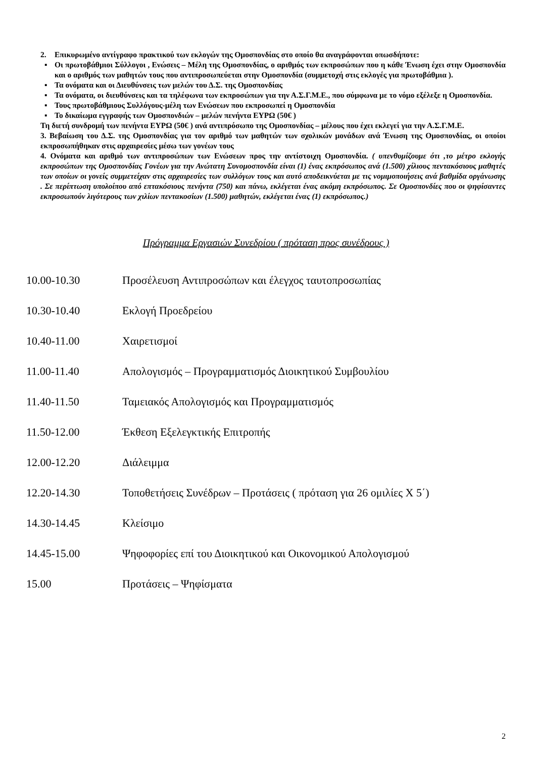2. Επικυρωμένο αντίγραφο πρακτικού των εκλογών της Ομοσπονδίας στο οποίο θα αναγράφονται οπωσδήποτε:
▪ Οι πρωτοβάθμιοι Σύλλογοι , Ενώσεις – Μέλη της Ομοσπονδίας, ο αριθμός των εκπροσώπων που η κάθε Ένωση έχει στην Ομοσπονδία και ο αριθμός των μαθητών τους που αντιπροσωπεύεται στην Ομοσπονδία (συμμετοχή στις εκλογές για πρωτοβάθμια ).
▪ Τα ονόματα και οι Διευθύνσεις των μελών του Δ.Σ. της Ομοσπονδίας
▪ Τα ονόματα, οι διευθύνσεις και τα τηλέφωνα των εκπροσώπων για την Α.Σ.Γ.Μ.Ε., που σύμφωνα με το νόμο εξέλεξε η Ομοσπονδία.
▪ Τους πρωτοβάθμιους Συλλόγους-μέλη των Ενώσεων που εκπροσωπεί η Ομοσπονδία
▪ Το δικαίωμα εγγραφής των Ομοσπονδιών – μελών πενήντα ΕΥΡΩ (50€ )
Τη διετή συνδρομή των πενήντα ΕΥΡΩ (50€ ) ανά αντιπρόσωπο της Ομοσπονδίας – μέλους που έχει εκλεγεί για την Α.Σ.Γ.Μ.Ε.
3. Βεβαίωση του Δ.Σ. της Ομοσπονδίας για τον αριθμό των μαθητών των σχολικών μονάδων ανά Ένωση της Ομοσπονδίας, οι οποίοι εκπροσωπήθηκαν στις αρχαιρεσίες μέσω των γονέων τους
4. Ονόματα και αριθμό των αντιπροσώπων των Ενώσεων προς την αντίστοιχη Ομοσπονδία. ( υπενθυμίζουμε ότι ,το μέτρο εκλογής εκπροσώπων της Ομοσπονδίας Γονέων για την Ανώτατη Συνομοσπονδία είναι (1) ένας εκπρόσωπος ανά (1.500) χίλιους πεντακόσιους μαθητές των οποίων οι γονείς συμμετείχαν στις αρχαιρεσίες των συλλόγων τους και αυτό αποδεικνύεται με τις νομιμοποιήσεις ανά βαθμίδα οργάνωσης . Σε περίπτωση υπολοίπου από επτακόσιους πενήντα (750) και πάνω, εκλέγεται ένας ακόμη εκπρόσωπος. Σε Ομοσπονδίες που οι ψηφίσαντες εκπροσωπούν λιγότερους των χιλίων πεντακοσίων (1.500) μαθητών, εκλέγεται ένας (1) εκπρόσωπος.)
Πρόγραμμα Εργασιών Συνεδρίου ( πρόταση προς συνέδρους )
10.00-10.30 Προσέλευση Αντιπροσώπων και έλεγχος ταυτοπροσωπίας
10.30-10.40 Εκλογή Προεδρείου
10.40-11.00 Χαιρετισμοί
11.00-11.40 Απολογισμός – Προγραμματισμός Διοικητικού Συμβουλίου
11.40-11.50 Ταμειακός Απολογισμός και Προγραμματισμός
11.50-12.00 Έκθεση Εξελεγκτικής Επιτροπής
12.00-12.20 Διάλειμμα
12.20-14.30 Τοποθετήσεις Συνέδρων – Προτάσεις ( πρόταση για 26 ομιλίες Χ 5΄)
14.30-14.45 Κλείσιμο
14.45-15.00 Ψηφοφορίες επί του Διοικητικού και Οικονομικού Απολογισμού
15.00 Προτάσεις – Ψηφίσματα
2